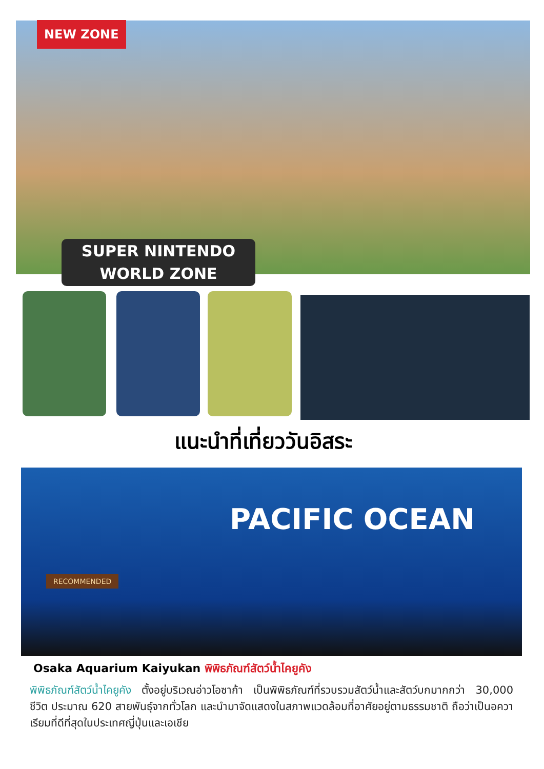NEW ZONE
SUPER NINTENDO
WORLD ZONE
แนะนำที่เที่ยววันอิสระ
PACIFIC OCEAN
RECOMMENDED
Osaka Aquarium Kaiyukan พิพิธภัณฑ์สัตว์น้ำไคยูคัง
พิพิธภัณฑ์สัตว์น้ำไคยูคัง ตั้งอยู่บริเวณอ่าวโอซาก้า เป็นพิพิธภัณฑ์ที่รวบรวมสัตว์น้ำและสัตว์บกมากกว่า 30,000 ชีวิต ประมาณ 620 สายพันธุ์จากทั่วโลก และนำมาจัดแสดงในสภาพแวดล้อมที่อาศัยอยู่ตามธรรมชาติ ถือว่าเป็นอควาเรียมที่ดีที่สุดในประเทศญี่ปุ่นและเอเชีย